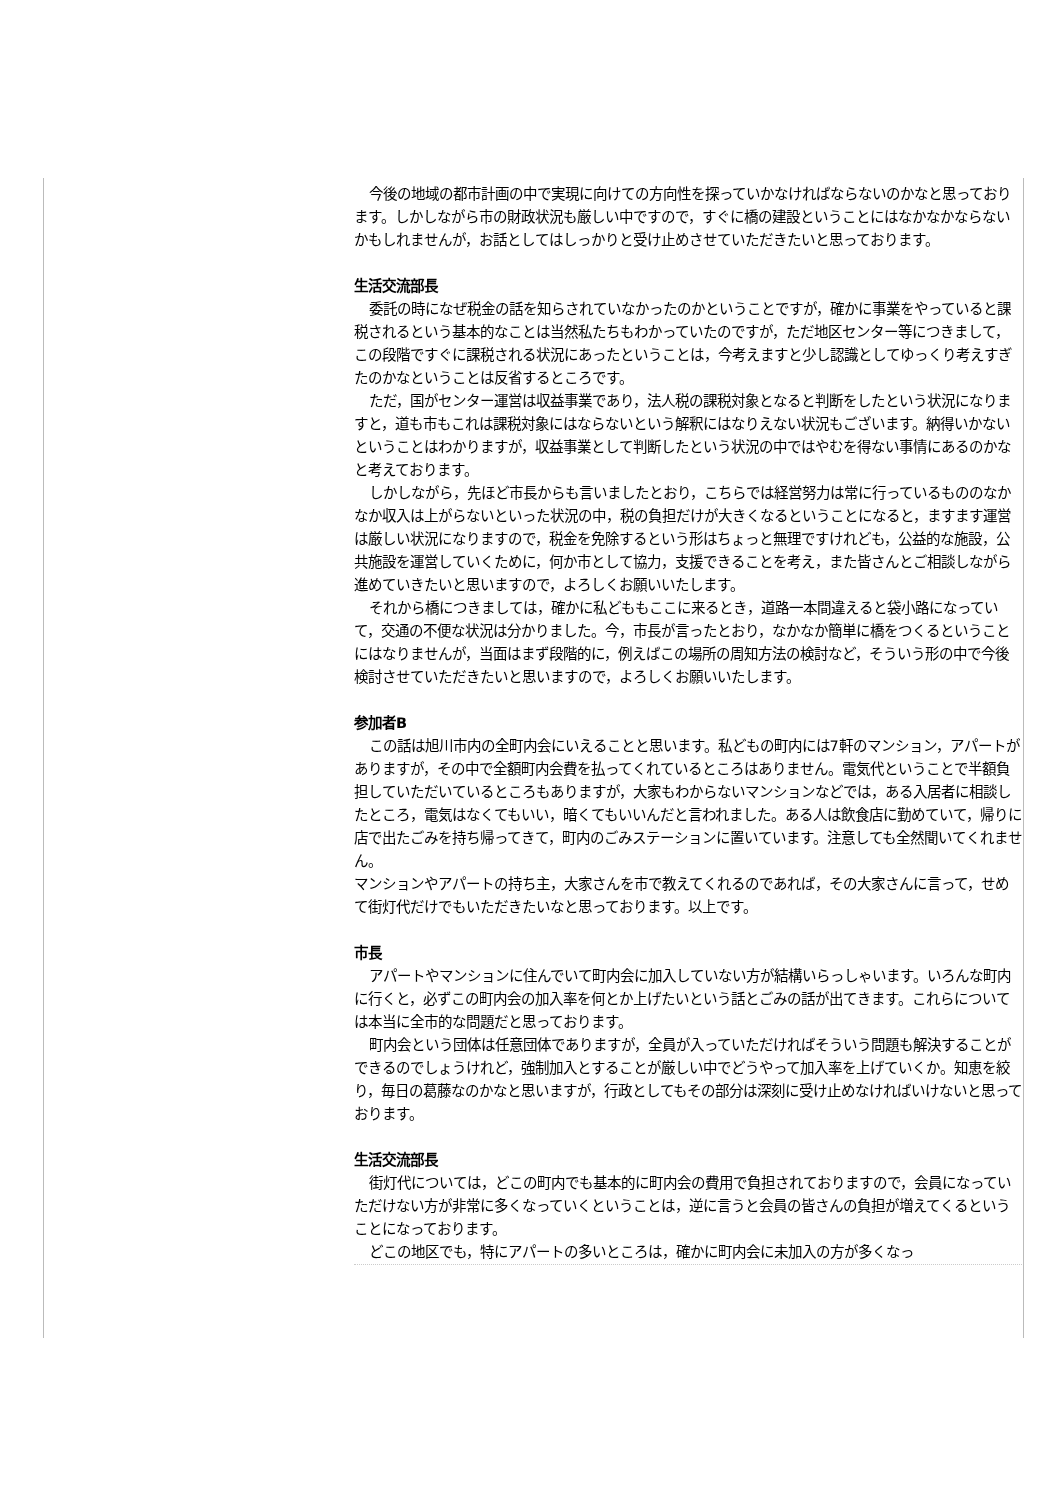今後の地域の都市計画の中で実現に向けての方向性を探っていかなければならないのかなと思っております。しかしながら市の財政状況も厳しい中ですので，すぐに橋の建設ということにはなかなかならないかもしれませんが，お話としてはしっかりと受け止めさせていただきたいと思っております。
生活交流部長
委託の時になぜ税金の話を知らされていなかったのかということですが，確かに事業をやっていると課税されるという基本的なことは当然私たちもわかっていたのですが，ただ地区センター等につきまして，この段階ですぐに課税される状況にあったということは，今考えますと少し認識としてゆっくり考えすぎたのかなということは反省するところです。
ただ，国がセンター運営は収益事業であり，法人税の課税対象となると判断をしたという状況になりますと，道も市もこれは課税対象にはならないという解釈にはなりえない状況もございます。納得いかないということはわかりますが，収益事業として判断したという状況の中ではやむを得ない事情にあるのかなと考えております。
しかしながら，先ほど市長からも言いましたとおり，こちらでは経営努力は常に行っているもののなかなか収入は上がらないといった状況の中，税の負担だけが大きくなるということになると，ますます運営は厳しい状況になりますので，税金を免除するという形はちょっと無理ですけれども，公益的な施設，公共施設を運営していくために，何か市として協力，支援できることを考え，また皆さんとご相談しながら進めていきたいと思いますので，よろしくお願いいたします。
それから橋につきましては，確かに私どももここに来るとき，道路一本間違えると袋小路になっていて，交通の不便な状況は分かりました。今，市長が言ったとおり，なかなか簡単に橋をつくるということにはなりませんが，当面はまず段階的に，例えばこの場所の周知方法の検討など，そういう形の中で今後検討させていただきたいと思いますので，よろしくお願いいたします。
参加者B
この話は旭川市内の全町内会にいえることと思います。私どもの町内には7軒のマンション，アパートがありますが，その中で全額町内会費を払ってくれているところはありません。電気代ということで半額負担していただいているところもありますが，大家もわからないマンションなどでは，ある入居者に相談したところ，電気はなくてもいい，暗くてもいいんだと言われました。ある人は飲食店に勤めていて，帰りに店で出たごみを持ち帰ってきて，町内のごみステーションに置いています。注意しても全然聞いてくれません。
マンションやアパートの持ち主，大家さんを市で教えてくれるのであれば，その大家さんに言って，せめて街灯代だけでもいただきたいなと思っております。以上です。
市長
アパートやマンションに住んでいて町内会に加入していない方が結構いらっしゃいます。いろんな町内に行くと，必ずこの町内会の加入率を何とか上げたいという話とごみの話が出てきます。これらについては本当に全市的な問題だと思っております。
町内会という団体は任意団体でありますが，全員が入っていただければそういう問題も解決することができるのでしょうけれど，強制加入とすることが厳しい中でどうやって加入率を上げていくか。知恵を絞り，毎日の葛藤なのかなと思いますが，行政としてもその部分は深刻に受け止めなければいけないと思っております。
生活交流部長
街灯代については，どこの町内でも基本的に町内会の費用で負担されておりますので，会員になっていただけない方が非常に多くなっていくということは，逆に言うと会員の皆さんの負担が増えてくるということになっております。
どこの地区でも，特にアパートの多いところは，確かに町内会に未加入の方が多くなっ